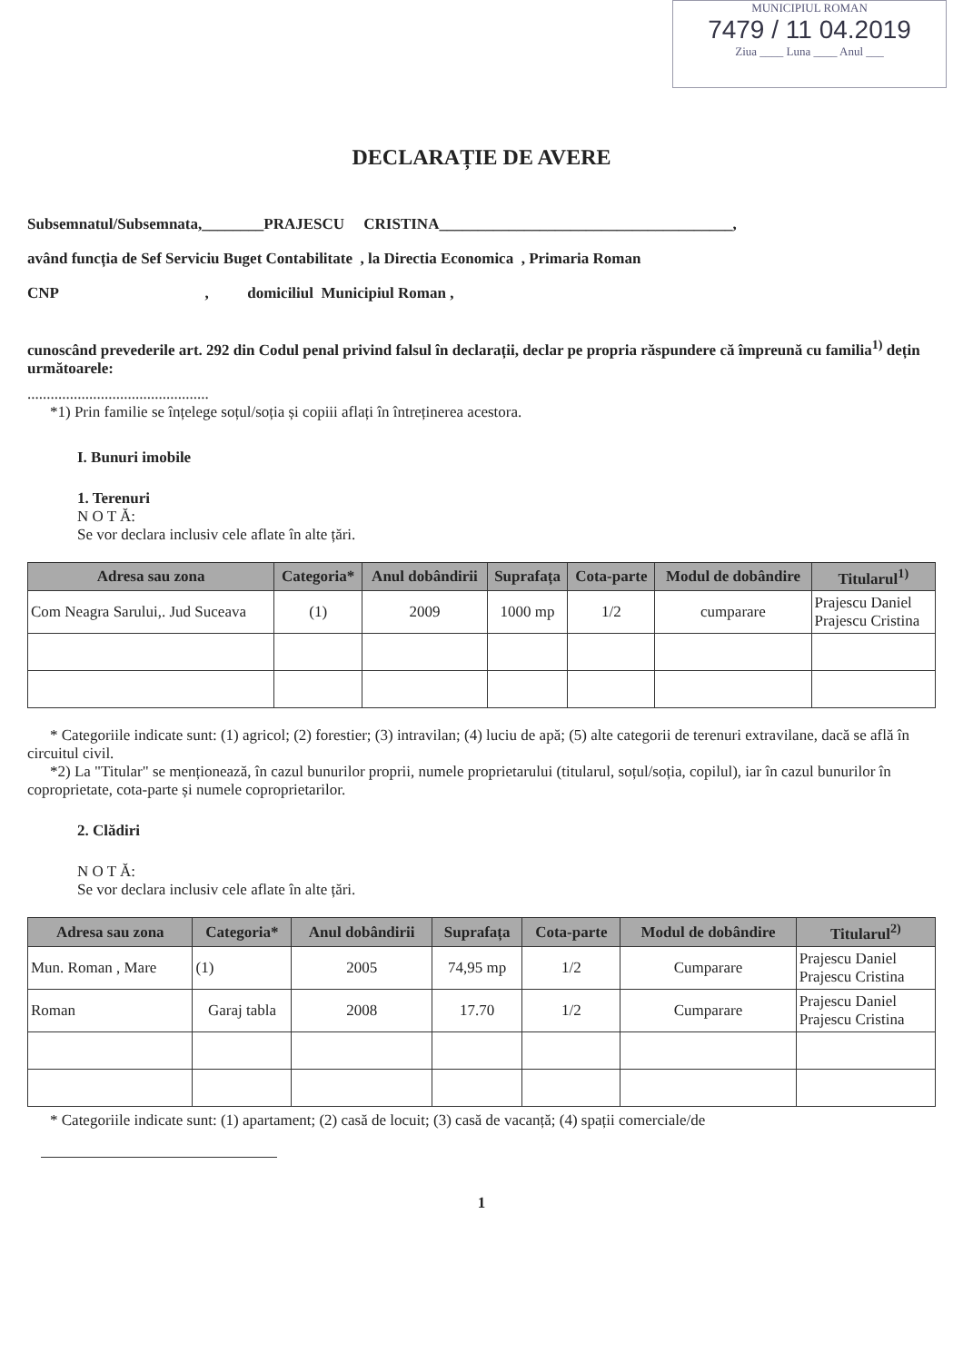MUNICIPIUL ROMAN
7479 / 11 04.2019
Ziua ____ Luna ____ Anul ___
DECLARAȚIE DE AVERE
Subsemnatul/Subsemnata,________PRAJESCU CRISTINA______________________________________,
având funcția de Sef Serviciu Buget Contabilitate , la Directia Economica , Primaria Roman
CNP , domiciliul Municipiul Roman ,
cunoscând prevederile art. 292 din Codul penal privind falsul în declarații, declar pe propria răspundere că împreună cu familia<sup>1)</sup> dețin următoarele:
...............................................
*1) Prin familie se înțelege soțul/soția și copiii aflați în întreținerea acestora.
I. Bunuri imobile
1. Terenuri
N O T Ă:
Se vor declara inclusiv cele aflate în alte țări.
| Adresa sau zona | Categoria* | Anul dobândirii | Suprafața | Cota-parte | Modul de dobândire | Titularul<sup>1)</sup> |
| --- | --- | --- | --- | --- | --- | --- |
| Com Neagra Sarului,. Jud Suceava | (1) | 2009 | 1000 mp | 1/2 | cumparare | Prajescu Daniel Prajescu Cristina |
* Categoriile indicate sunt: (1) agricol; (2) forestier; (3) intravilan; (4) luciu de apă; (5) alte categorii de terenuri extravilane, dacă se află în circuitul civil.
*2) La "Titular" se menționează, în cazul bunurilor proprii, numele proprietarului (titularul, soțul/soția, copilul), iar în cazul bunurilor în coproprietate, cota-parte și numele coproprietarilor.
2. Clădiri
N O T Ă:
Se vor declara inclusiv cele aflate în alte țări.
| Adresa sau zona | Categoria* | Anul dobândirii | Suprafața | Cota-parte | Modul de dobândire | Titularul<sup>2)</sup> |
| --- | --- | --- | --- | --- | --- | --- |
| Mun. Roman , Mare | (1) | 2005 | 74,95 mp | 1/2 | Cumparare | Prajescu Daniel Prajescu Cristina |
| Roman | Garaj tabla | 2008 | 17.70 | 1/2 | Cumparare | Prajescu Daniel Prajescu Cristina |
* Categoriile indicate sunt: (1) apartament; (2) casă de locuit; (3) casă de vacanță; (4) spații comerciale/de
1